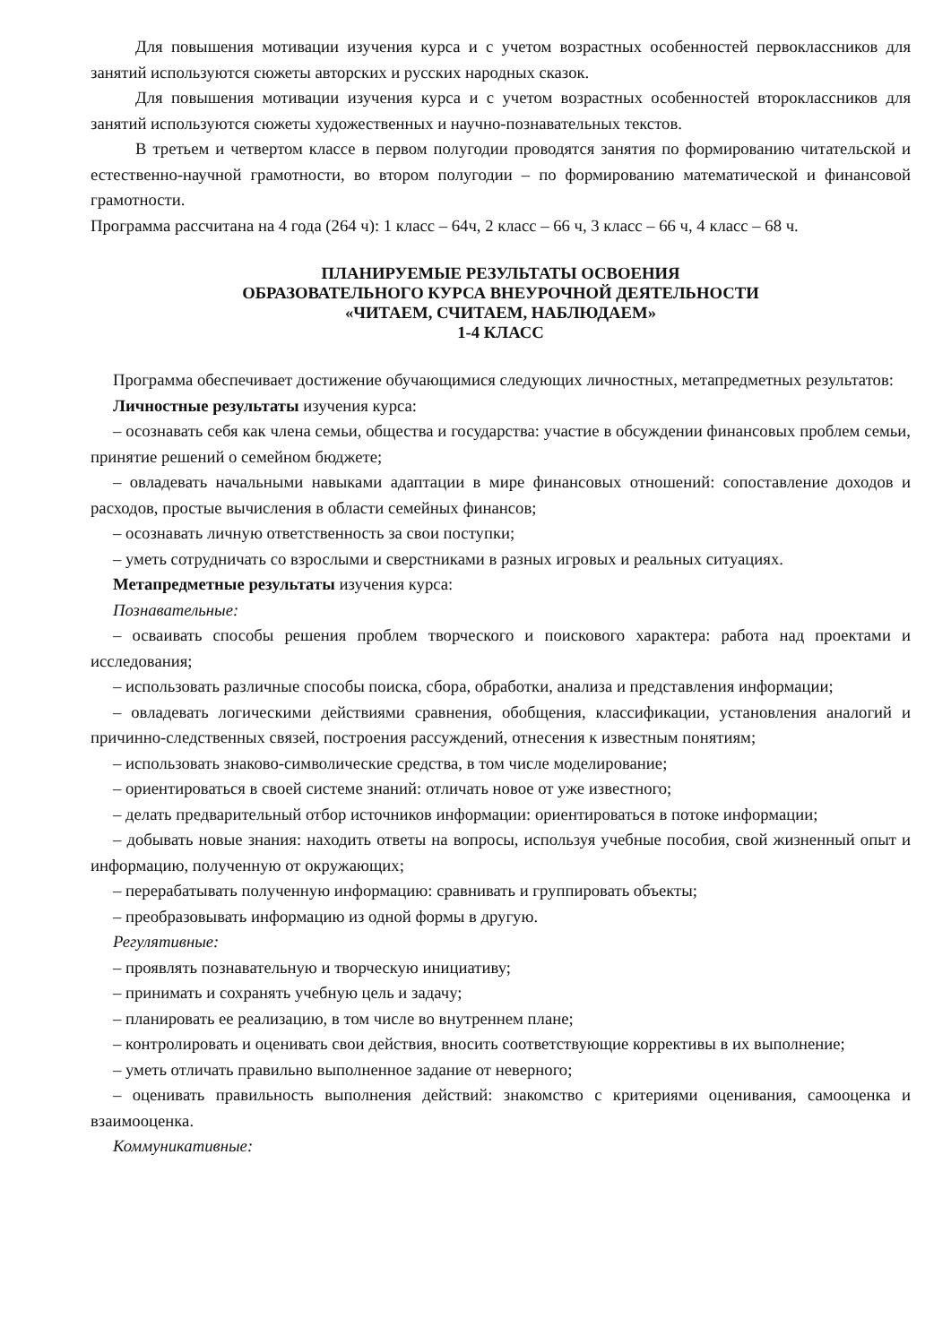Для повышения мотивации изучения курса и с учетом возрастных особенностей первоклассников для занятий используются сюжеты авторских и русских народных сказок.
Для повышения мотивации изучения курса и с учетом возрастных особенностей второклассников для занятий используются сюжеты художественных и научно-познавательных текстов.
В третьем и четвертом классе в первом полугодии проводятся занятия по формированию читательской и естественно-научной грамотности, во втором полугодии – по формированию математической и финансовой грамотности.
Программа рассчитана на 4 года (264 ч): 1 класс – 64ч, 2 класс – 66 ч, 3 класс – 66 ч, 4 класс – 68 ч.
ПЛАНИРУЕМЫЕ РЕЗУЛЬТАТЫ ОСВОЕНИЯ
ОБРАЗОВАТЕЛЬНОГО КУРСА ВНЕУРОЧНОЙ ДЕЯТЕЛЬНОСТИ
«ЧИТАЕМ, СЧИТАЕМ, НАБЛЮДАЕМ»
1-4 КЛАСС
Программа обеспечивает достижение обучающимися следующих личностных, метапредметных результатов:
Личностные результаты изучения курса:
– осознавать себя как члена семьи, общества и государства: участие в обсуждении финансовых проблем семьи, принятие решений о семейном бюджете;
– овладевать начальными навыками адаптации в мире финансовых отношений: сопоставление доходов и расходов, простые вычисления в области семейных финансов;
– осознавать личную ответственность за свои поступки;
– уметь сотрудничать со взрослыми и сверстниками в разных игровых и реальных ситуациях.
Метапредметные результаты изучения курса:
Познавательные:
– осваивать способы решения проблем творческого и поискового характера: работа над проектами и исследования;
– использовать различные способы поиска, сбора, обработки, анализа и представления информации;
– овладевать логическими действиями сравнения, обобщения, классификации, установления аналогий и причинно-следственных связей, построения рассуждений, отнесения к известным понятиям;
– использовать знаково-символические средства, в том числе моделирование;
– ориентироваться в своей системе знаний: отличать новое от уже известного;
– делать предварительный отбор источников информации: ориентироваться в потоке информации;
– добывать новые знания: находить ответы на вопросы, используя учебные пособия, свой жизненный опыт и информацию, полученную от окружающих;
– перерабатывать полученную информацию: сравнивать и группировать объекты;
– преобразовывать информацию из одной формы в другую.
Регулятивные:
– проявлять познавательную и творческую инициативу;
– принимать и сохранять учебную цель и задачу;
– планировать ее реализацию, в том числе во внутреннем плане;
– контролировать и оценивать свои действия, вносить соответствующие коррективы в их выполнение;
– уметь отличать правильно выполненное задание от неверного;
– оценивать правильность выполнения действий: знакомство с критериями оценивания, самооценка и взаимооценка.
Коммуникативные: